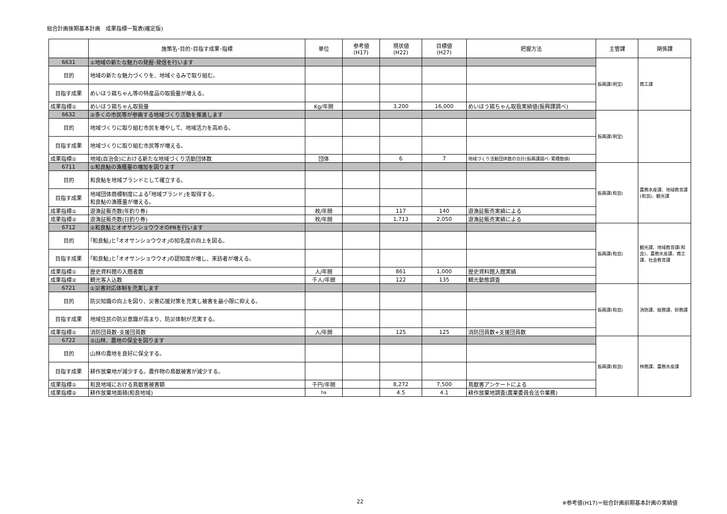総合計画後期基本計画　成果指標一覧表(確定版)
| | 施策名･目的･目指す成果･指標 | 単位 | 参考値 (H17) | 現状値 (H22) | 目標値 (H27) | 把握方法 | 主管課 | 関係課 |
| --- | --- | --- | --- | --- | --- | --- | --- | --- |
| 6631 | ①地域の新たな魅力の発掘･発信を行います | | | | | | 振興課(明宝) | 商工課 |
| 目的 | 地域の新たな魅力づくりを、地域ぐるみで取り組む。 | | | | | | | |
| 目指す成果 | めいほう鶏ちゃん等の特産品の取扱量が増える。 | | | | | | | |
| 成果指標① | めいほう鶏ちゃん取扱量 | Kg/年間 | | 3,200 | 16,000 | めいほう鶏ちゃん取扱実績値(振興課調べ) | | |
| 6632 | ②多くの市民等が参画する地域づくり活動を推進します | | | | | | 振興課(明宝) | |
| 目的 | 地域づくりに取り組む市民を増やして、地域活力を高める。 | | | | | | | |
| 目指す成果 | 地域づくりに取り組む市民等が増える。 | | | | | | | |
| 成果指標① | 地域(自治会)における新たな地域づくり活動団体数 | 団体 | | 6 | 7 | 地域づくり活動団体数の合計(振興課調べ･累積数値) | | |
| 6711 | ①和良鮎の漁獲量の増加を図ります | | | | | | 振興課(和良) | 農務水産課、地域教育課(和良)、観光課 |
| 目的 | 和良鮎を地域ブランドとして確立する。 | | | | | | | |
| 目指す成果 | 地域団体商標制度による｢地域ブランド｣を取得する。 和良鮎の漁獲量が増える。 | | | | | | | |
| 成果指標① | 遊漁証販売数(年釣り券) | 枚/年間 | | 117 | 140 | 遊漁証販売実績による | | |
| 成果指標② | 遊漁証販売数(日釣り券) | 枚/年間 | | 1,713 | 2,050 | 遊漁証販売実績による | | |
| 6712 | ②和良鮎とオオサンショウウオのPRを行います | | | | | | 振興課(和良) | 観光課、地域教育課(和良)、農務水産課、商工課、社会教育課 |
| 目的 | ｢和良鮎｣と｢オオサンショウウオ｣の知名度の向上を図る。 | | | | | | | |
| 目指す成果 | ｢和良鮎｣と｢オオサンショウウオ｣の認知度が増し、来訪者が増える。 | | | | | | | |
| 成果指標① | 歴史資料館の入館者数 | 人/年間 | | 861 | 1,000 | 歴史資料館入館実績 | | |
| 成果指標② | 観光客入込数 | 千人/年間 | | 122 | 135 | 観光動態調査 | | |
| 6721 | ①災害対応体制を充実します | | | | | | 振興課(和良) | 消防課、総務課、財務課 |
| 目的 | 防災知識の向上を図り、災害応援対策を充実し被害を最小限に抑える。 | | | | | | | |
| 目指す成果 | 地域住民の防災意識が高まり、防災体制が充実する。 | | | | | | | |
| 成果指標① | 消防団員数･支援団員数 | 人/年間 | | 125 | 125 | 消防団員数+支援団員数 | | |
| 6722 | ②山林、農地の保全を図ります | | | | | | 振興課(和良) | 林務課、農務水産課 |
| 目的 | 山林の農地を良好に保全する。 | | | | | | | |
| 目指す成果 | 耕作放棄地が減少する。農作物の鳥獣被害が減少する。 | | | | | | | |
| 成果指標① | 和良地域における鳥獣害被害額 | 千円/年間 | | 8,272 | 7,500 | 鳥獣害アンケートによる | | |
| 成果指標② | 耕作放棄地面積(和良地域) | ha | | 4.5 | 4.1 | 耕作放棄地調査(農業委員会法令業務) | | |
22 ※参考値(H17)＝総合計画前期基本計画の実績値